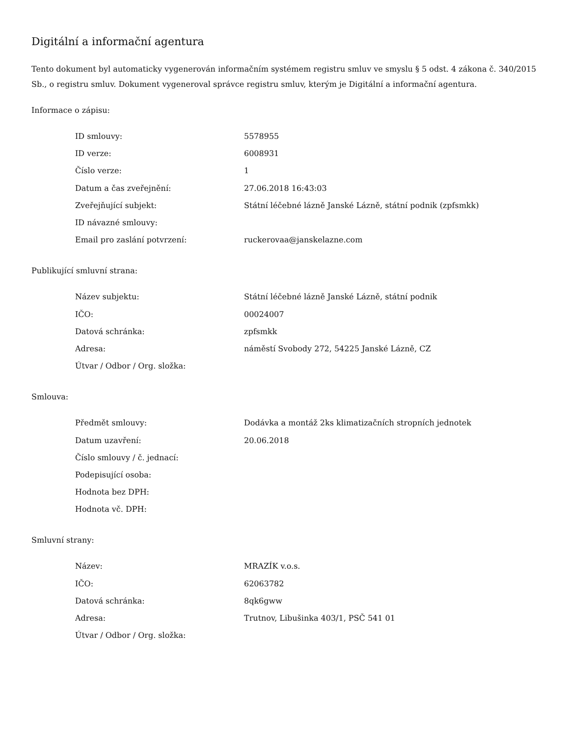Digitální a informační agentura
Tento dokument byl automaticky vygenerován informačním systémem registru smluv ve smyslu § 5 odst. 4 zákona č. 340/2015 Sb., o registru smluv. Dokument vygeneroval správce registru smluv, kterým je Digitální a informační agentura.
Informace o zápisu:
| ID smlouvy: | 5578955 |
| ID verze: | 6008931 |
| Číslo verze: | 1 |
| Datum a čas zveřejnění: | 27.06.2018 16:43:03 |
| Zveřejňující subjekt: | Státní léčebné lázně Janské Lázně, státní podnik (zpfsmkk) |
| ID návazné smlouvy: | |
| Email pro zaslání potvrzení: | ruckerovaa@janskelazne.com |
Publikující smluvní strana:
| Název subjektu: | Státní léčebné lázně Janské Lázně, státní podnik |
| IČO: | 00024007 |
| Datová schránka: | zpfsmkk |
| Adresa: | náměstí Svobody 272, 54225 Janské Lázně, CZ |
| Útvar / Odbor / Org. složka: | |
Smlouva:
| Předmět smlouvy: | Dodávka a montáž 2ks klimatizačních stropních jednotek |
| Datum uzavření: | 20.06.2018 |
| Číslo smlouvy / č. jednací: | |
| Podepisující osoba: | |
| Hodnota bez DPH: | |
| Hodnota vč. DPH: | |
Smluvní strany:
| Název: | MRAZÍK v.o.s. |
| IČO: | 62063782 |
| Datová schránka: | 8qk6gww |
| Adresa: | Trutnov, Libušinka 403/1, PSČ 541 01 |
| Útvar / Odbor / Org. složka: | |